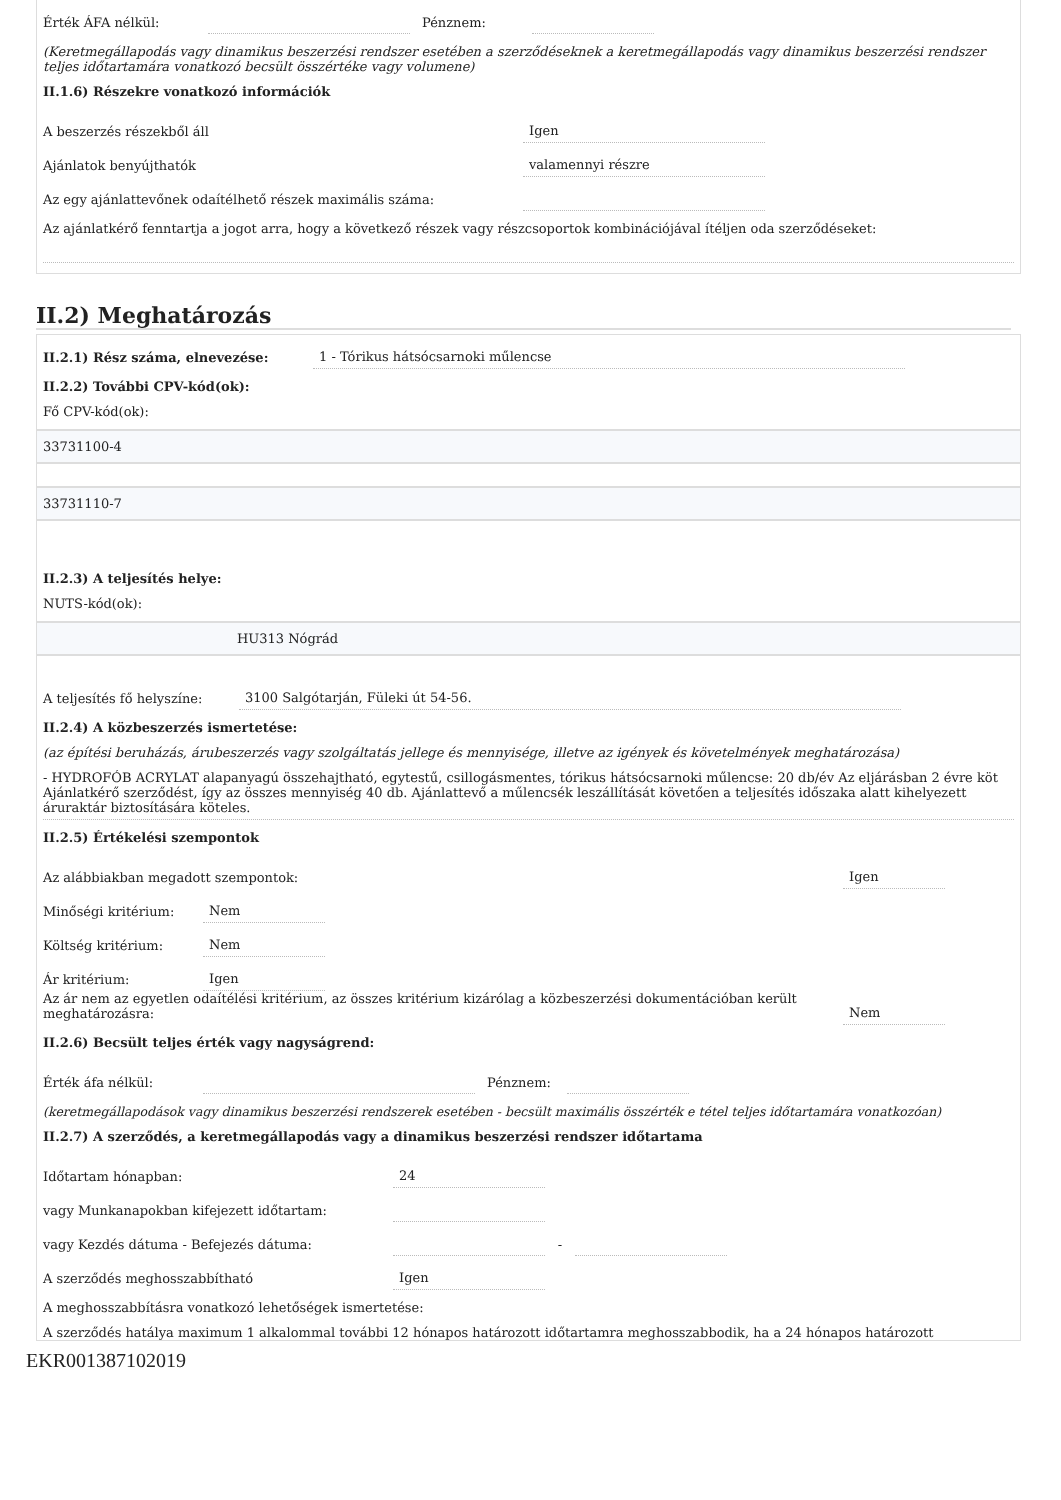Érték ÁFA nélkül: Pénznem:
(Keretmegállapodás vagy dinamikus beszerzési rendszer esetében a szerződéseknek a keretmegállapodás vagy dinamikus beszerzési rendszer teljes időtartamára vonatkozó becsült összértéke vagy volumene)
II.1.6) Részekre vonatkozó információk
A beszerzés részekből áll Igen
Ajánlatok benyújthatók valamennyi részre
Az egy ajánlattevőnek odaítélhető részek maximális száma:
Az ajánlatkérő fenntartja a jogot arra, hogy a következő részek vagy részcsoportok kombinációjával ítéljen oda szerződéseket:
II.2) Meghatározás
II.2.1) Rész száma, elnevezése: 1 - Tórikus hátsócsarnoki műlencse
II.2.2) További CPV-kód(ok):
Fő CPV-kód(ok):
33731100-4
33731110-7
II.2.3) A teljesítés helye:
NUTS-kód(ok):
HU313 Nógrád
A teljesítés fő helyszíne: 3100 Salgótarján, Füleki út 54-56.
II.2.4) A közbeszerzés ismertetése:
(az építési beruházás, árubeszerzés vagy szolgáltatás jellege és mennyisége, illetve az igények és követelmények meghatározása)
- HYDROFÓB ACRYLAT alapanyagú összehajtható, egytestű, csillogásmentes, tórikus hátsócsarnoki műlencse: 20 db/év Az eljárásban 2 évre köt Ajánlatkérő szerződést, így az összes mennyiség 40 db. Ajánlattevő a műlencsék leszállítását követően a teljesítés időszaka alatt kihelyezett áruraktár biztosítására köteles.
II.2.5) Értékelési szempontok
Az alábbiakban megadott szempontok: Igen
Minőségi kritérium: Nem
Költség kritérium: Nem
Ár kritérium: Igen
Az ár nem az egyetlen odaítélési kritérium, az összes kritérium kizárólag a közbeszerzési dokumentációban került meghatározásra: Nem
II.2.6) Becsült teljes érték vagy nagyságrend:
Érték áfa nélkül: Pénznem:
(keretmegállapodások vagy dinamikus beszerzési rendszerek esetében - becsült maximális összérték e tétel teljes időtartamára vonatkozóan)
II.2.7) A szerződés, a keretmegállapodás vagy a dinamikus beszerzési rendszer időtartama
Időtartam hónapban: 24
vagy Munkanapokban kifejezett időtartam:
vagy Kezdés dátuma - Befejezés dátuma: -
A szerződés meghosszabbítható Igen
A meghosszabbításra vonatkozó lehetőségek ismertetése:
A szerződés hatálya maximum 1 alkalommal további 12 hónapos határozott időtartamra meghosszabbodik, ha a 24 hónapos határozott
EKR001387102019